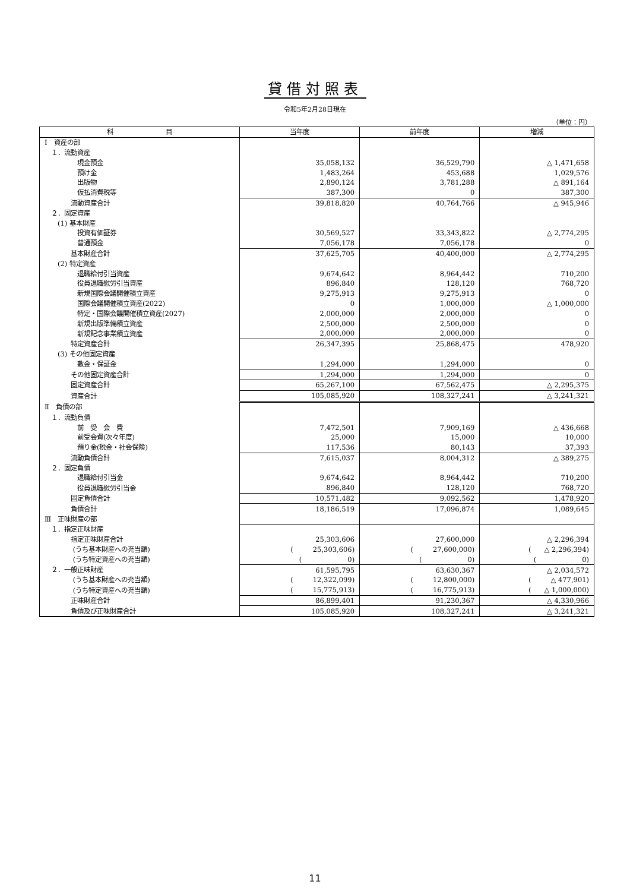貸借対照表
令和5年2月28日現在
（単位：円）
| 科 目 | 当年度 | 前年度 | 増減 |
| --- | --- | --- | --- |
| Ⅰ 資産の部 | | | |
| １．流動資産 | | | |
| 現金預金 | 35,058,132 | 36,529,790 | △ 1,471,658 |
| 預け金 | 1,483,264 | 453,688 | 1,029,576 |
| 出版物 | 2,890,124 | 3,781,288 | △ 891,164 |
| 仮払消費税等 | 387,300 | 0 | 387,300 |
| 流動資産合計 | 39,818,820 | 40,764,766 | △ 945,946 |
| ２．固定資産 | | | |
| (1) 基本財産 | | | |
| 投資有価証券 | 30,569,527 | 33,343,822 | △ 2,774,295 |
| 普通預金 | 7,056,178 | 7,056,178 | 0 |
| 基本財産合計 | 37,625,705 | 40,400,000 | △ 2,774,295 |
| (2) 特定資産 | | | |
| 退職給付引当資産 | 9,674,642 | 8,964,442 | 710,200 |
| 役員退職慰労引当資産 | 896,840 | 128,120 | 768,720 |
| 新規国際会議開催積立資産 | 9,275,913 | 9,275,913 | 0 |
| 国際会議開催積立資産(2022) | 0 | 1,000,000 | △ 1,000,000 |
| 特定・国際会議開催積立資産(2027) | 2,000,000 | 2,000,000 | 0 |
| 新規出版準備積立資産 | 2,500,000 | 2,500,000 | 0 |
| 新規記念事業積立資産 | 2,000,000 | 2,000,000 | 0 |
| 特定資産合計 | 26,347,395 | 25,868,475 | 478,920 |
| (3) その他固定資産 | | | |
| 敷金・保証金 | 1,294,000 | 1,294,000 | 0 |
| その他固定資産合計 | 1,294,000 | 1,294,000 | 0 |
| 固定資産合計 | 65,267,100 | 67,562,475 | △ 2,295,375 |
| 資産合計 | 105,085,920 | 108,327,241 | △ 3,241,321 |
| Ⅱ 負債の部 | | | |
| １．流動負債 | | | |
| 前 受 会 費 | 7,472,501 | 7,909,169 | △ 436,668 |
| 前受会費(次々年度) | 25,000 | 15,000 | 10,000 |
| 預り金(税金・社会保険) | 117,536 | 80,143 | 37,393 |
| 流動負債合計 | 7,615,037 | 8,004,312 | △ 389,275 |
| ２．固定負債 | | | |
| 退職給付引当金 | 9,674,642 | 8,964,442 | 710,200 |
| 役員退職慰労引当金 | 896,840 | 128,120 | 768,720 |
| 固定負債合計 | 10,571,482 | 9,092,562 | 1,478,920 |
| 負債合計 | 18,186,519 | 17,096,874 | 1,089,645 |
| Ⅲ 正味財産の部 | | | |
| １．指定正味財産 | | | |
| 指定正味財産合計 | 25,303,606 | 27,600,000 | △ 2,296,394 |
| (うち基本財産への充当額) | ( 25,303,606) | ( 27,600,000) | ( △ 2,296,394) |
| (うち特定資産への充当額) | ( 0) | ( 0) | ( 0) |
| ２．一般正味財産 | 61,595,795 | 63,630,367 | △ 2,034,572 |
| (うち基本財産への充当額) | ( 12,322,099) | ( 12,800,000) | ( △ 477,901) |
| (うち特定資産への充当額) | ( 15,775,913) | ( 16,775,913) | ( △ 1,000,000) |
| 正味財産合計 | 86,899,401 | 91,230,367 | △ 4,330,966 |
| 負債及び正味財産合計 | 105,085,920 | 108,327,241 | △ 3,241,321 |
11